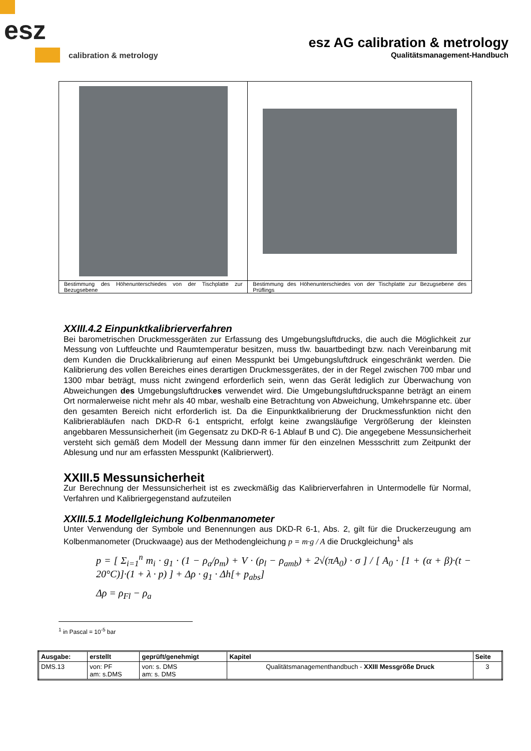esz
calibration & metrology
esz AG calibration & metrology
Qualitätsmanagement-Handbuch
| Bestimmung des Höhenunterschiedes von der Tischplatte zur Bezugsebene | Bestimmung des Höhenunterschiedes von der Tischplatte zur Bezugsebene des Prüflings |
XXIII.4.2 Einpunktkalibrierverfahren
Bei barometrischen Druckmessgeräten zur Erfassung des Umgebungsluftdrucks, die auch die Möglichkeit zur Messung von Luftfeuchte und Raumtemperatur besitzen, muss tlw. bauartbedingt bzw. nach Vereinbarung mit dem Kunden die Druckkalibrierung auf einen Messpunkt bei Umgebungsluftdruck eingeschränkt werden. Die Kalibrierung des vollen Bereiches eines derartigen Druckmessgerätes, der in der Regel zwischen 700 mbar und 1300 mbar beträgt, muss nicht zwingend erforderlich sein, wenn das Gerät lediglich zur Überwachung von Abweichungen des Umgebungsluftdruckes verwendet wird. Die Umgebungsluftdruckspanne beträgt an einem Ort normalerweise nicht mehr als 40 mbar, weshalb eine Betrachtung von Abweichung, Umkehrspanne etc. über den gesamten Bereich nicht erforderlich ist. Da die Einpunktkalibrierung der Druckmessfunktion nicht den Kalibrierabläufen nach DKD-R 6-1 entspricht, erfolgt keine zwangsläufige Vergrößerung der kleinsten angebbaren Messunsicherheit (im Gegensatz zu DKD-R 6-1 Ablauf B und C). Die angegebene Messunsicherheit versteht sich gemäß dem Modell der Messung dann immer für den einzelnen Messschritt zum Zeitpunkt der Ablesung und nur am erfassten Messpunkt (Kalibrierwert).
XXIII.5 Messunsicherheit
Zur Berechnung der Messunsicherheit ist es zweckmäßig das Kalibrierverfahren in Untermodelle für Normal, Verfahren und Kalibriergegenstand aufzuteilen
XXIII.5.1 Modellgleichung Kolbenmanometer
Unter Verwendung der Symbole und Benennungen aus DKD-R 6-1, Abs. 2, gilt für die Druckerzeugung am Kolbenmanometer (Druckwaage) aus der Methodengleichung p = m·g / A die Druckgleichung<sup>1</sup> als
p = [ Σ<sub>i=1</sub><sup>n</sup> m<sub>i</sub> · g<sub>1</sub> · (1 − ρ<sub>a</sub>/ρ<sub>m</sub>) + V · (ρ<sub>l</sub> − ρ<sub>amb</sub>) + 2√(πA<sub>0</sub>) · σ ] / [ A<sub>0</sub> · [1 + (α + β)·(t − 20°C)]·(1 + λ · p) ] + Δρ · g<sub>1</sub> · Δh[+ p<sub>abs</sub>]
Δρ = ρ<sub>Fl</sub> − ρ<sub>a</sub>
<sup>1</sup> in Pascal = 10<sup>-5</sup> bar
| Ausgabe: | erstellt | geprüft/genehmigt | Kapitel | Seite |
| DMS.13 | von: PF am: s.DMS | von: s. DMS am: s. DMS | Qualitätsmanagementhandbuch - XXIII Messgröße Druck | 3 |